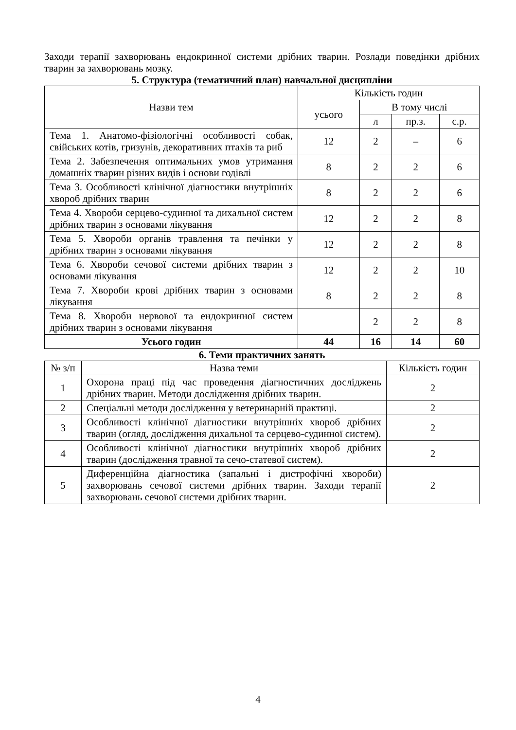Заходи терапії захворювань ендокринної системи дрібних тварин. Розлади поведінки дрібних тварин за захворювань мозку.
5. Структура (тематичний план) навчальної дисципліни
| Назви тем | Кількість годин | | | |
| --- | --- | --- | --- | --- |
| | усього | В тому числі | | |
| | | л | пр.з. | с.р. |
| Тема 1. Анатомо-фізіологічні особливості собак, свійських котів, гризунів, декоративних птахів та риб | 12 | 2 | – | 6 |
| Тема 2. Забезпечення оптимальних умов утримання домашніх тварин різних видів і основи годівлі | 8 | 2 | 2 | 6 |
| Тема 3. Особливості клінічної діагностики внутрішніх хвороб дрібних тварин | 8 | 2 | 2 | 6 |
| Тема 4. Хвороби серцево-судинної та дихальної систем дрібних тварин з основами лікування | 12 | 2 | 2 | 8 |
| Тема 5. Хвороби органів травлення та печінки у дрібних тварин з основами лікування | 12 | 2 | 2 | 8 |
| Тема 6. Хвороби сечової системи дрібних тварин з основами лікування | 12 | 2 | 2 | 10 |
| Тема 7. Хвороби крові дрібних тварин з основами лікування | 8 | 2 | 2 | 8 |
| Тема 8. Хвороби нервової та ендокринної систем дрібних тварин з основами лікування | | 2 | 2 | 8 |
| Усього годин | 44 | 16 | 14 | 60 |
6. Теми практичних занять
| № з/п | Назва теми | Кількість годин |
| --- | --- | --- |
| 1 | Охорона праці під час проведення діагностичних досліджень дрібних тварин. Методи дослідження дрібних тварин. | 2 |
| 2 | Спеціальні методи дослідження у ветеринарній практиці. | 2 |
| 3 | Особливості клінічної діагностики внутрішніх хвороб дрібних тварин (огляд, дослідження дихальної та серцево-судинної систем). | 2 |
| 4 | Особливості клінічної діагностики внутрішніх хвороб дрібних тварин (дослідження травної та сечо-статевої систем). | 2 |
| 5 | Диференційна діагностика (запальні і дистрофічні хвороби) захворювань сечової системи дрібних тварин. Заходи терапії захворювань сечової системи дрібних тварин. | 2 |
4